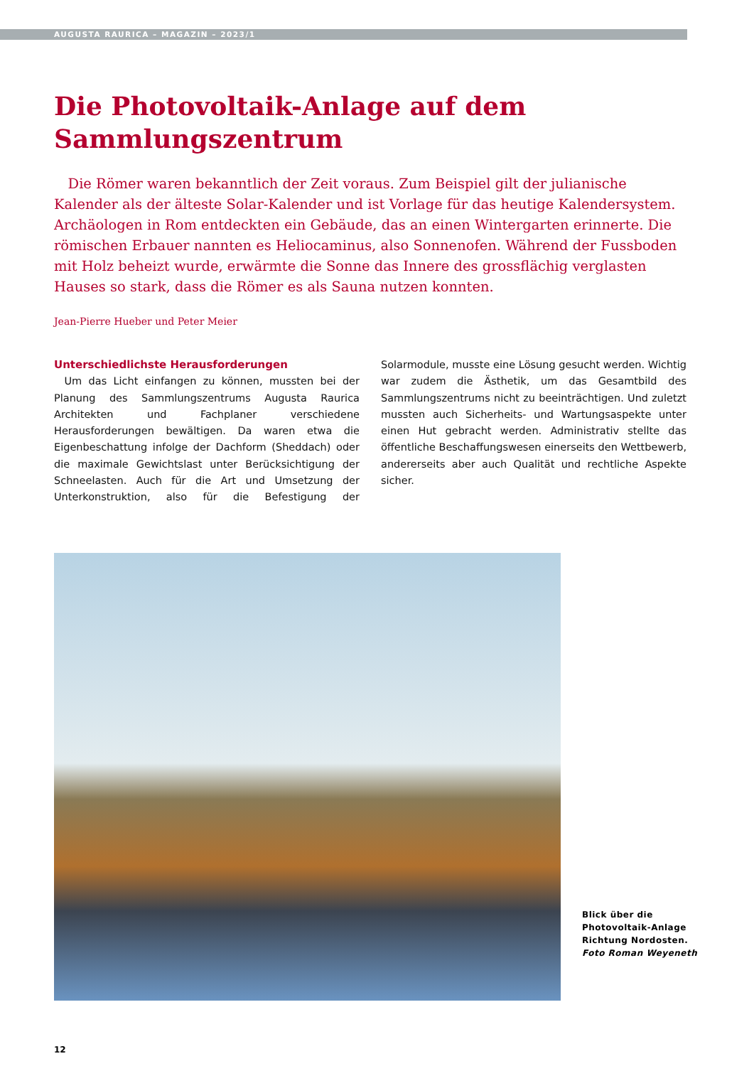AUGUSTA RAURICA – MAGAZIN – 2023/1
Die Photovoltaik-Anlage auf dem Sammlungszentrum
 Die Römer waren bekanntlich der Zeit voraus. Zum Beispiel gilt der julianische Kalender als der älteste Solar-Kalender und ist Vorlage für das heutige Kalendersystem. Archäologen in Rom entdeckten ein Gebäude, das an einen Wintergarten erinnerte. Die römischen Erbauer nannten es Heliocaminus, also Sonnenofen. Während der Fussboden mit Holz beheizt wurde, erwärmte die Sonne das Innere des grossflächig verglasten Hauses so stark, dass die Römer es als Sauna nutzen konnten.
Jean-Pierre Hueber und Peter Meier
Unterschiedlichste Herausforderungen
 Um das Licht einfangen zu können, mussten bei der Planung des Sammlungszentrums Augusta Raurica Architekten und Fachplaner verschiedene Herausforderungen bewältigen. Da waren etwa die Eigenbeschattung infolge der Dachform (Sheddach) oder die maximale Gewichtslast unter Berücksichtigung der Schneelasten. Auch für die Art und Umsetzung der Unterkonstruktion, also für die Befestigung der Solarmodule, musste eine Lösung gesucht werden. Wichtig war zudem die Ästhetik, um das Gesamtbild des Sammlungszentrums nicht zu beeinträchtigen. Und zuletzt mussten auch Sicherheits- und Wartungsaspekte unter einen Hut gebracht werden. Administrativ stellte das öffentliche Beschaffungswesen einerseits den Wettbewerb, andererseits aber auch Qualität und rechtliche Aspekte sicher.
Blick über die
Photovoltaik-Anlage
Richtung Nordosten.
Foto Roman Weyeneth
12